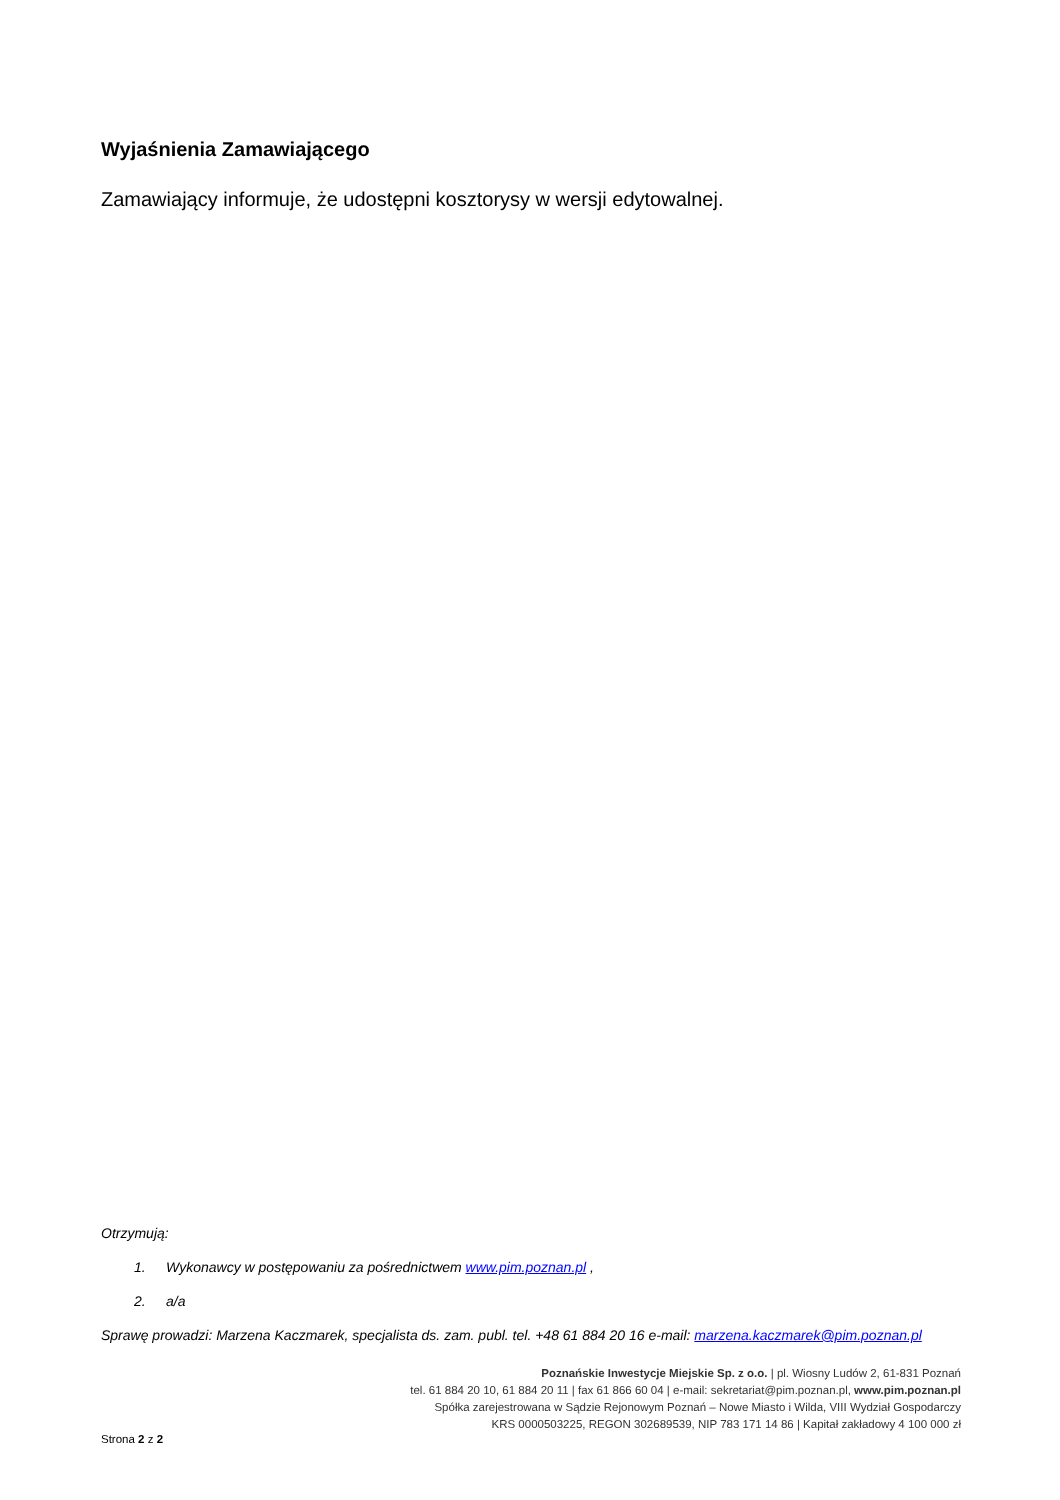Wyjaśnienia Zamawiającego
Zamawiający informuje, że udostępni kosztorysy w wersji edytowalnej.
Otrzymują:
1. Wykonawcy w postępowaniu za pośrednictwem www.pim.poznan.pl ,
2. a/a
Sprawę prowadzi: Marzena Kaczmarek, specjalista ds. zam. publ. tel. +48 61 884 20 16 e-mail: marzena.kaczmarek@pim.poznan.pl
Poznańskie Inwestycje Miejskie Sp. z o.o. | pl. Wiosny Ludów 2, 61-831 Poznań
tel. 61 884 20 10, 61 884 20 11 | fax 61 866 60 04 | e-mail: sekretariat@pim.poznan.pl, www.pim.poznan.pl
Spółka zarejestrowana w Sądzie Rejonowym Poznań – Nowe Miasto i Wilda, VIII Wydział Gospodarczy
KRS 0000503225, REGON 302689539, NIP 783 171 14 86 | Kapitał zakładowy 4 100 000 zł
Strona 2 z 2